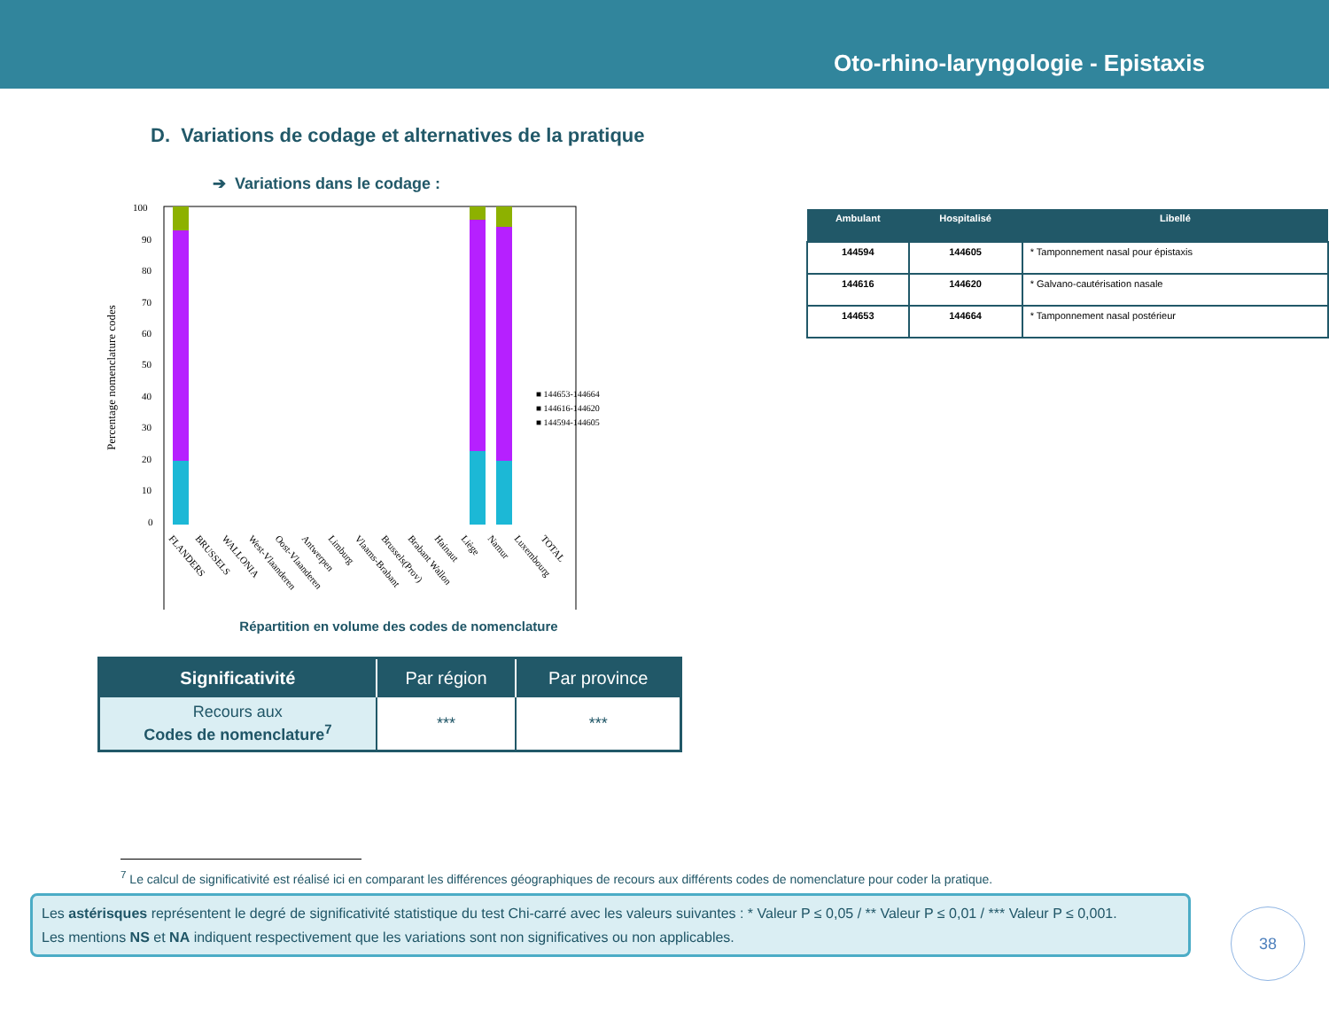Oto-rhino-laryngologie - Epistaxis
D. Variations de codage et alternatives de la pratique
➔ Variations dans le codage :
Percentage nomenclature codes
100
90
80
70
60
50
40
30
20
10
0
■ 144653-144664
■ 144616-144620
■ 144594-144605
FLANDERS
BRUSSELS
WALLONIA
West-Vlaanderen
Oost-Vlaanderen
Antwerpen
Limburg
Vlaams-Brabant
Brussels(Prov)
Brabant Wallon
Hainaut
Liège
Namur
Luxembourg
TOTAL
Répartition en volume des codes de nomenclature
| Significativité | Par région | Par province |
| --- | --- | --- |
| Recours aux Codes de nomenclature<sup>7</sup> | *** | *** |
| Ambulant | Hospitalisé | Libellé |
| --- | --- | --- |
| 144594 | 144605 | * Tamponnement nasal pour épistaxis |
| 144616 | 144620 | * Galvano-cautérisation nasale |
| 144653 | 144664 | * Tamponnement nasal postérieur |
<sup>7</sup> Le calcul de significativité est réalisé ici en comparant les différences géographiques de recours aux différents codes de nomenclature pour coder la pratique.
Les astérisques représentent le degré de significativité statistique du test Chi-carré avec les valeurs suivantes : * Valeur P ≤ 0,05 / ** Valeur P ≤ 0,01 / *** Valeur P ≤ 0,001.
Les mentions NS et NA indiquent respectivement que les variations sont non significatives ou non applicables.
38